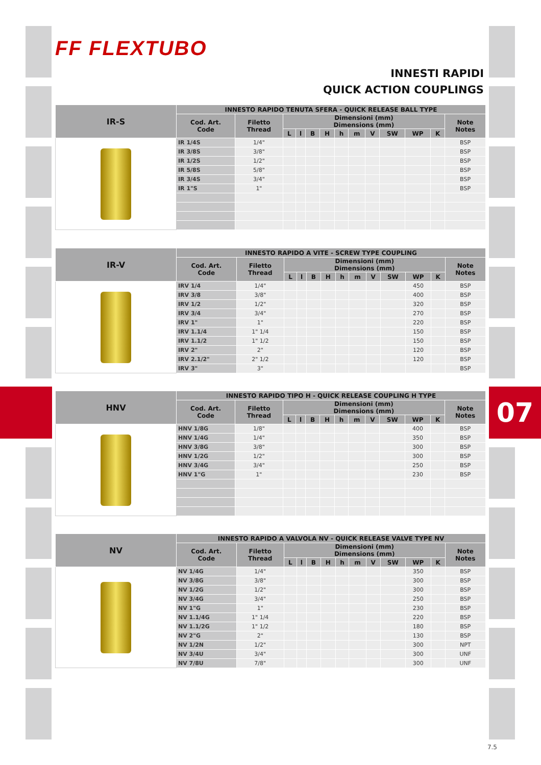07
FF FLEXTUBO
INNESTI RAPIDI
QUICK ACTION COUPLINGS
| IR-S | INNESTO RAPIDO TENUTA SFERA - QUICK RELEASE BALL TYPE | | | | | | | | | | | | |
| --- | --- | --- | --- | --- | --- | --- | --- | --- | --- | --- | --- | --- | --- |
| | Cod. Art. Code | Filetto Thread | Dimensioni (mm) Dimensions (mm) | | | | | | | | | | Note Notes |
| | | | L | l | B | H | h | m | V | SW | WP | K | |
| | IR 1/4S | 1/4" | | | | | | | | | | | BSP |
| | IR 3/8S | 3/8" | | | | | | | | | | | BSP |
| | IR 1/2S | 1/2" | | | | | | | | | | | BSP |
| | IR 5/8S | 5/8" | | | | | | | | | | | BSP |
| | IR 3/4S | 3/4" | | | | | | | | | | | BSP |
| | IR 1"S | 1" | | | | | | | | | | | BSP |
| IR-V | INNESTO RAPIDO A VITE - SCREW TYPE COUPLING | | | | | | | | | | | | |
| --- | --- | --- | --- | --- | --- | --- | --- | --- | --- | --- | --- | --- | --- |
| | Cod. Art. Code | Filetto Thread | Dimensioni (mm) Dimensions (mm) | | | | | | | | | | Note Notes |
| | | | L | l | B | H | h | m | V | SW | WP | K | |
| | IRV 1/4 | 1/4" | | | | | | | | | 450 | | BSP |
| | IRV 3/8 | 3/8" | | | | | | | | | 400 | | BSP |
| | IRV 1/2 | 1/2" | | | | | | | | | 320 | | BSP |
| | IRV 3/4 | 3/4" | | | | | | | | | 270 | | BSP |
| | IRV 1" | 1" | | | | | | | | | 220 | | BSP |
| | IRV 1.1/4 | 1" 1/4 | | | | | | | | | 150 | | BSP |
| | IRV 1.1/2 | 1" 1/2 | | | | | | | | | 150 | | BSP |
| | IRV 2" | 2" | | | | | | | | | 120 | | BSP |
| | IRV 2.1/2" | 2" 1/2 | | | | | | | | | 120 | | BSP |
| | IRV 3" | 3" | | | | | | | | | | | BSP |
| HNV | INNESTO RAPIDO TIPO H - QUICK RELEASE COUPLING H TYPE | | | | | | | | | | | | |
| --- | --- | --- | --- | --- | --- | --- | --- | --- | --- | --- | --- | --- | --- |
| | Cod. Art. Code | Filetto Thread | Dimensioni (mm) Dimensions (mm) | | | | | | | | | | Note Notes |
| | | | L | l | B | H | h | m | V | SW | WP | K | |
| | HNV 1/8G | 1/8" | | | | | | | | | 400 | | BSP |
| | HNV 1/4G | 1/4" | | | | | | | | | 350 | | BSP |
| | HNV 3/8G | 3/8" | | | | | | | | | 300 | | BSP |
| | HNV 1/2G | 1/2" | | | | | | | | | 300 | | BSP |
| | HNV 3/4G | 3/4" | | | | | | | | | 250 | | BSP |
| | HNV 1"G | 1" | | | | | | | | | 230 | | BSP |
| NV | INNESTO RAPIDO A VALVOLA NV - QUICK RELEASE VALVE TYPE NV | | | | | | | | | | | | |
| --- | --- | --- | --- | --- | --- | --- | --- | --- | --- | --- | --- | --- | --- |
| | Cod. Art. Code | Filetto Thread | Dimensioni (mm) Dimensions (mm) | | | | | | | | | | Note Notes |
| | | | L | l | B | H | h | m | V | SW | WP | K | |
| | NV 1/4G | 1/4" | | | | | | | | | 350 | | BSP |
| | NV 3/8G | 3/8" | | | | | | | | | 300 | | BSP |
| | NV 1/2G | 1/2" | | | | | | | | | 300 | | BSP |
| | NV 3/4G | 3/4" | | | | | | | | | 250 | | BSP |
| | NV 1"G | 1" | | | | | | | | | 230 | | BSP |
| | NV 1.1/4G | 1" 1/4 | | | | | | | | | 220 | | BSP |
| | NV 1.1/2G | 1" 1/2 | | | | | | | | | 180 | | BSP |
| | NV 2"G | 2" | | | | | | | | | 130 | | BSP |
| | NV 1/2N | 1/2" | | | | | | | | | 300 | | NPT |
| | NV 3/4U | 3/4" | | | | | | | | | 300 | | UNF |
| | NV 7/8U | 7/8" | | | | | | | | | 300 | | UNF |
7.5